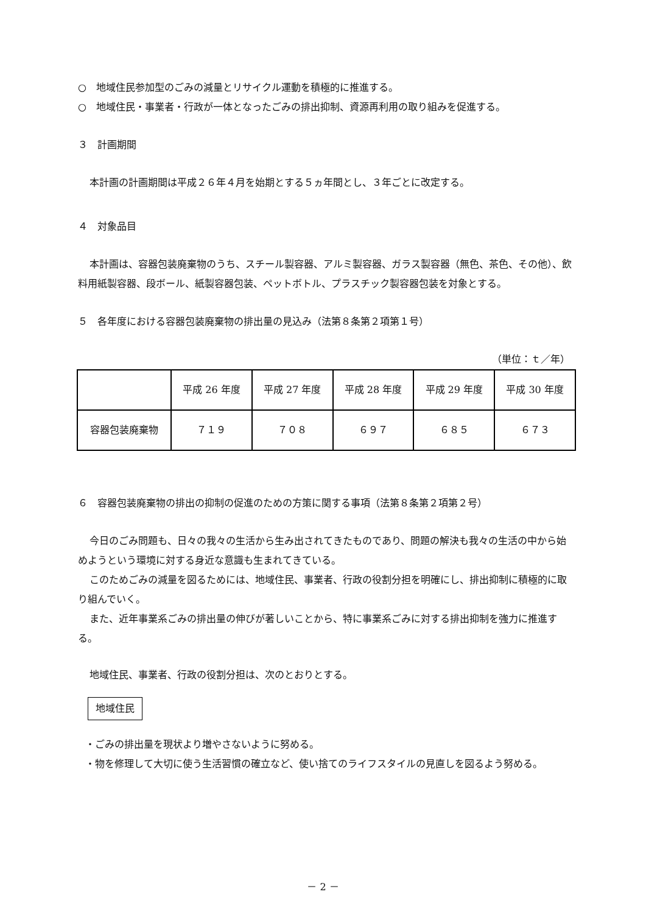○　地域住民参加型のごみの減量とリサイクル運動を積極的に推進する。
○　地域住民・事業者・行政が一体となったごみの排出抑制、資源再利用の取り組みを促進する。
３　計画期間
本計画の計画期間は平成２６年４月を始期とする５ヵ年間とし、３年ごとに改定する。
４　対象品目
本計画は、容器包装廃棄物のうち、スチール製容器、アルミ製容器、ガラス製容器（無色、茶色、その他）、飲料用紙製容器、段ボール、紙製容器包装、ペットボトル、プラスチック製容器包装を対象とする。
５　各年度における容器包装廃棄物の排出量の見込み（法第８条第２項第１号）
（単位：ｔ／年）
| | 平成 26 年度 | 平成 27 年度 | 平成 28 年度 | 平成 29 年度 | 平成 30 年度 |
| 容器包装廃棄物 | ７１９ | ７０８ | ６９７ | ６８５ | ６７３ |
６　容器包装廃棄物の排出の抑制の促進のための方策に関する事項（法第８条第２項第２号）
今日のごみ問題も、日々の我々の生活から生み出されてきたものであり、問題の解決も我々の生活の中から始めようという環境に対する身近な意識も生まれてきている。
このためごみの減量を図るためには、地域住民、事業者、行政の役割分担を明確にし、排出抑制に積極的に取り組んでいく。
また、近年事業系ごみの排出量の伸びが著しいことから、特に事業系ごみに対する排出抑制を強力に推進する。
地域住民、事業者、行政の役割分担は、次のとおりとする。
地域住民
・ごみの排出量を現状より増やさないように努める。
・物を修理して大切に使う生活習慣の確立など、使い捨てのライフスタイルの見直しを図るよう努める。
－ 2 －